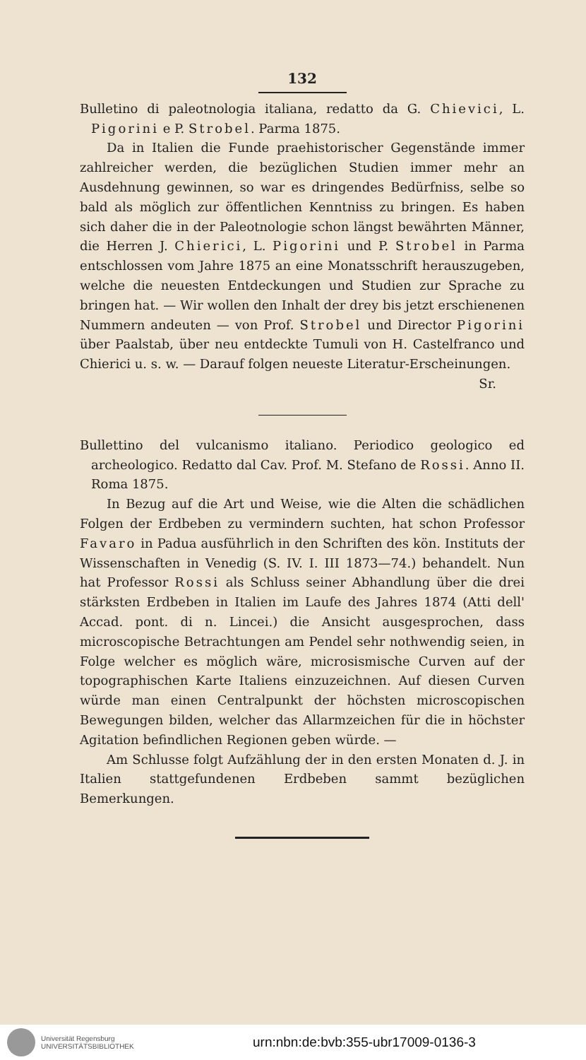132
Bulletino di paleotnologia italiana, redatto da G. Chievici, L. Pigorini e P. Strobel. Parma 1875.
Da in Italien die Funde praehistorischer Gegenstände immer zahlreicher werden, die bezüglichen Studien immer mehr an Ausdehnung gewinnen, so war es dringendes Bedürfniss, selbe so bald als möglich zur öffentlichen Kenntniss zu bringen. Es haben sich daher die in der Paleotnologie schon längst bewährten Männer, die Herren J. Chierici, L. Pigorini und P. Strobel in Parma entschlossen vom Jahre 1875 an eine Monatsschrift herauszugeben, welche die neuesten Entdeckungen und Studien zur Sprache zu bringen hat. — Wir wollen den Inhalt der drey bis jetzt erschienenen Nummern andeuten — von Prof. Strobel und Director Pigorini über Paalstab, über neu entdeckte Tumuli von H. Castelfranco und Chierici u. s. w. — Darauf folgen neueste Literatur-Erscheinungen.
Sr.
Bullettino del vulcanismo italiano. Periodico geologico ed archeologico. Redatto dal Cav. Prof. M. Stefano de Rossi. Anno II. Roma 1875.
In Bezug auf die Art und Weise, wie die Alten die schädlichen Folgen der Erdbeben zu vermindern suchten, hat schon Professor Favaro in Padua ausführlich in den Schriften des kön. Instituts der Wissenschaften in Venedig (S. IV. I. III 1873—74.) behandelt. Nun hat Professor Rossi als Schluss seiner Abhandlung über die drei stärksten Erdbeben in Italien im Laufe des Jahres 1874 (Atti dell' Accad. pont. di n. Lincei.) die Ansicht ausgesprochen, dass microscopische Betrachtungen am Pendel sehr nothwendig seien, in Folge welcher es möglich wäre, microsismische Curven auf der topographischen Karte Italiens einzuzeichnen. Auf diesen Curven würde man einen Centralpunkt der höchsten microscopischen Bewegungen bilden, welcher das Allarmzeichen für die in höchster Agitation befindlichen Regionen geben würde. —
Am Schlusse folgt Aufzählung der in den ersten Monaten d. J. in Italien stattgefundenen Erdbeben sammt bezüglichen Bemerkungen.
Universität Regensburg
UNIVERSITÄTSBIBLIOTHEK
urn:nbn:de:bvb:355-ubr17009-0136-3